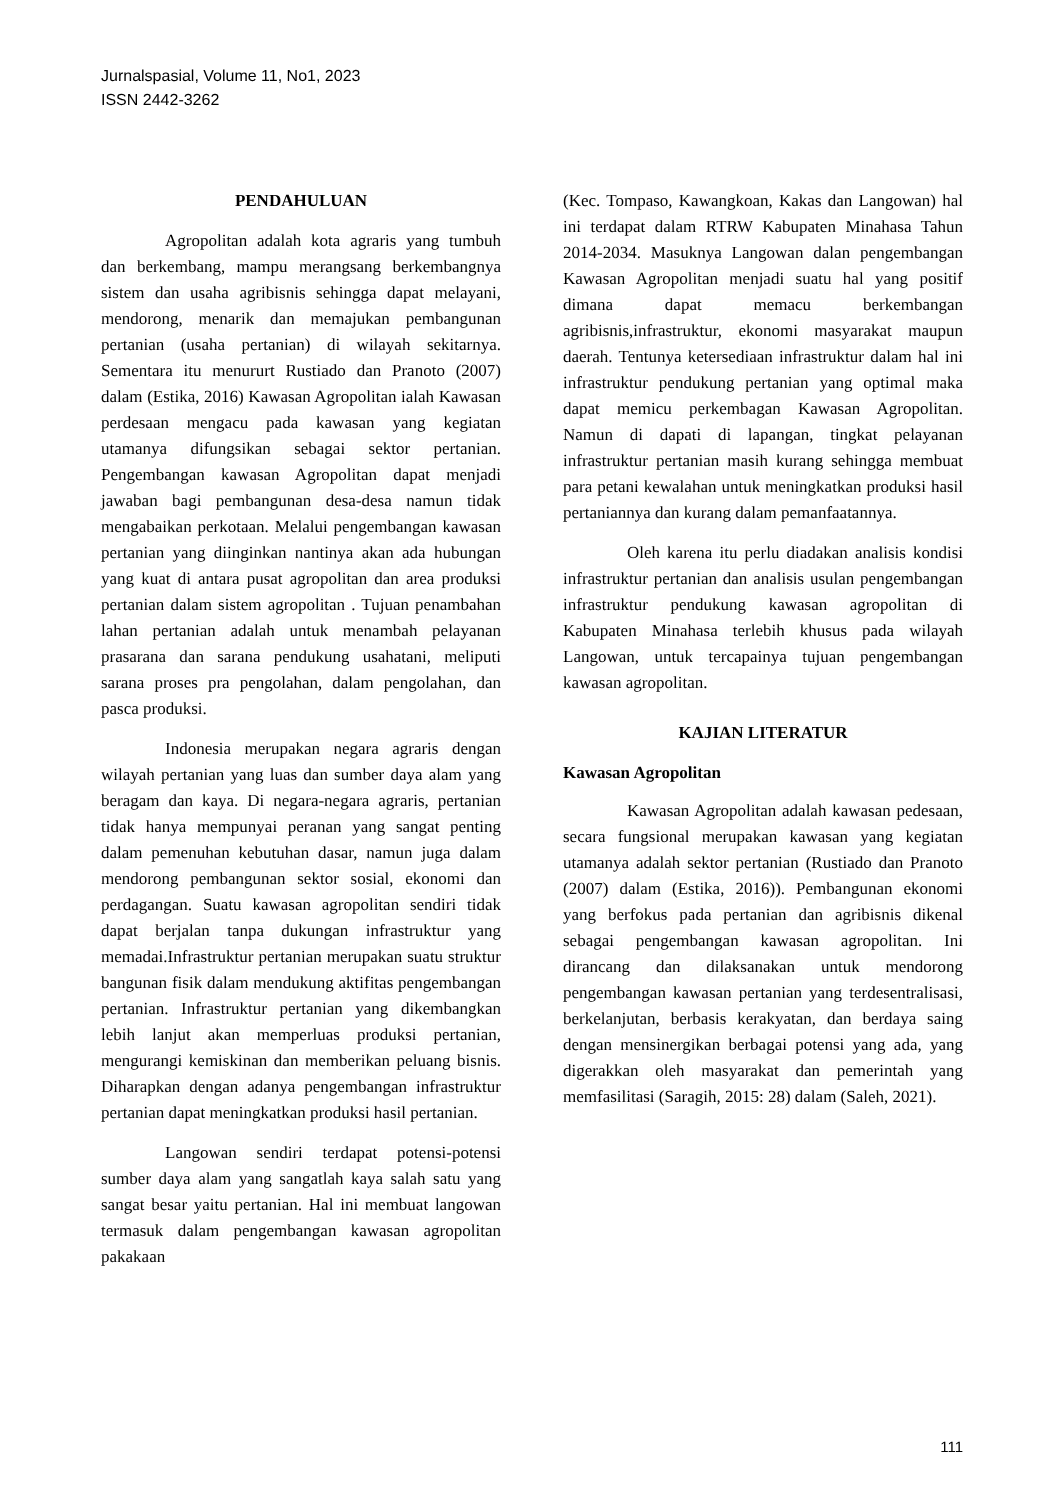Jurnalspasial, Volume 11, No1, 2023
ISSN 2442-3262
PENDAHULUAN
Agropolitan adalah kota agraris yang tumbuh dan berkembang, mampu merangsang berkembangnya sistem dan usaha agribisnis sehingga dapat melayani, mendorong, menarik dan memajukan pembangunan pertanian (usaha pertanian) di wilayah sekitarnya. Sementara itu menururt Rustiado dan Pranoto (2007) dalam (Estika, 2016) Kawasan Agropolitan ialah Kawasan perdesaan mengacu pada kawasan yang kegiatan utamanya difungsikan sebagai sektor pertanian. Pengembangan kawasan Agropolitan dapat menjadi jawaban bagi pembangunan desa-desa namun tidak mengabaikan perkotaan. Melalui pengembangan kawasan pertanian yang diinginkan nantinya akan ada hubungan yang kuat di antara pusat agropolitan dan area produksi pertanian dalam sistem agropolitan . Tujuan penambahan lahan pertanian adalah untuk menambah pelayanan prasarana dan sarana pendukung usahatani, meliputi sarana proses pra pengolahan, dalam pengolahan, dan pasca produksi.
Indonesia merupakan negara agraris dengan wilayah pertanian yang luas dan sumber daya alam yang beragam dan kaya. Di negara-negara agraris, pertanian tidak hanya mempunyai peranan yang sangat penting dalam pemenuhan kebutuhan dasar, namun juga dalam mendorong pembangunan sektor sosial, ekonomi dan perdagangan. Suatu kawasan agropolitan sendiri tidak dapat berjalan tanpa dukungan infrastruktur yang memadai.Infrastruktur pertanian merupakan suatu struktur bangunan fisik dalam mendukung aktifitas pengembangan pertanian. Infrastruktur pertanian yang dikembangkan lebih lanjut akan memperluas produksi pertanian, mengurangi kemiskinan dan memberikan peluang bisnis. Diharapkan dengan adanya pengembangan infrastruktur pertanian dapat meningkatkan produksi hasil pertanian.
Langowan sendiri terdapat potensi-potensi sumber daya alam yang sangatlah kaya salah satu yang sangat besar yaitu pertanian. Hal ini membuat langowan termasuk dalam pengembangan kawasan agropolitan pakakaan
(Kec. Tompaso, Kawangkoan, Kakas dan Langowan) hal ini terdapat dalam RTRW Kabupaten Minahasa Tahun 2014-2034. Masuknya Langowan dalan pengembangan Kawasan Agropolitan menjadi suatu hal yang positif dimana dapat memacu berkembangan agribisnis,infrastruktur, ekonomi masyarakat maupun daerah. Tentunya ketersediaan infrastruktur dalam hal ini infrastruktur pendukung pertanian yang optimal maka dapat memicu perkembagan Kawasan Agropolitan. Namun di dapati di lapangan, tingkat pelayanan infrastruktur pertanian masih kurang sehingga membuat para petani kewalahan untuk meningkatkan produksi hasil pertaniannya dan kurang dalam pemanfaatannya.
Oleh karena itu perlu diadakan analisis kondisi infrastruktur pertanian dan analisis usulan pengembangan infrastruktur pendukung kawasan agropolitan di Kabupaten Minahasa terlebih khusus pada wilayah Langowan, untuk tercapainya tujuan pengembangan kawasan agropolitan.
KAJIAN LITERATUR
Kawasan Agropolitan
Kawasan Agropolitan adalah kawasan pedesaan, secara fungsional merupakan kawasan yang kegiatan utamanya adalah sektor pertanian (Rustiado dan Pranoto (2007) dalam (Estika, 2016)). Pembangunan ekonomi yang berfokus pada pertanian dan agribisnis dikenal sebagai pengembangan kawasan agropolitan. Ini dirancang dan dilaksanakan untuk mendorong pengembangan kawasan pertanian yang terdesentralisasi, berkelanjutan, berbasis kerakyatan, dan berdaya saing dengan mensinergikan berbagai potensi yang ada, yang digerakkan oleh masyarakat dan pemerintah yang memfasilitasi (Saragih, 2015: 28) dalam (Saleh, 2021).
111